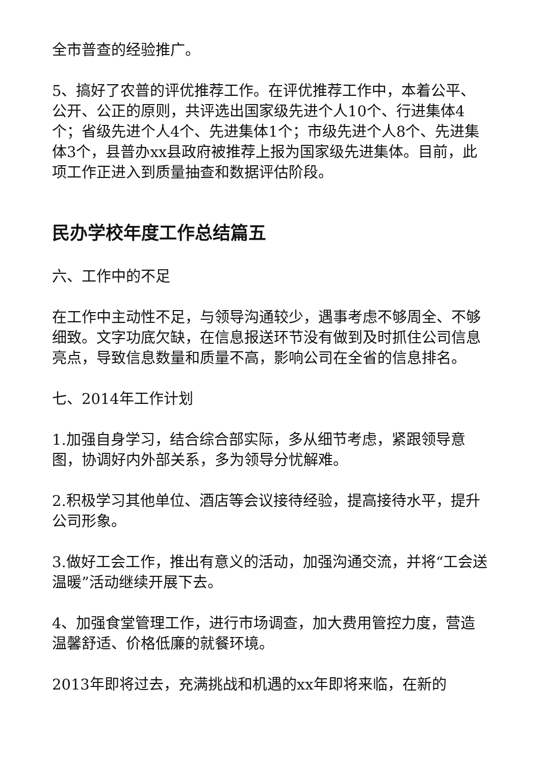全市普查的经验推广。
5、搞好了农普的评优推荐工作。在评优推荐工作中，本着公平、公开、公正的原则，共评选出国家级先进个人10个、行进集体4个；省级先进个人4个、先进集体1个；市级先进个人8个、先进集体3个，县普办xx县政府被推荐上报为国家级先进集体。目前，此项工作正进入到质量抽查和数据评估阶段。
民办学校年度工作总结篇五
六、工作中的不足
在工作中主动性不足，与领导沟通较少，遇事考虑不够周全、不够细致。文字功底欠缺，在信息报送环节没有做到及时抓住公司信息亮点，导致信息数量和质量不高，影响公司在全省的信息排名。
七、2014年工作计划
1.加强自身学习，结合综合部实际，多从细节考虑，紧跟领导意图，协调好内外部关系，多为领导分忧解难。
2.积极学习其他单位、酒店等会议接待经验，提高接待水平，提升公司形象。
3.做好工会工作，推出有意义的活动，加强沟通交流，并将“工会送温暖”活动继续开展下去。
4、加强食堂管理工作，进行市场调查，加大费用管控力度，营造温馨舒适、价格低廉的就餐环境。
2013年即将过去，充满挑战和机遇的xx年即将来临，在新的